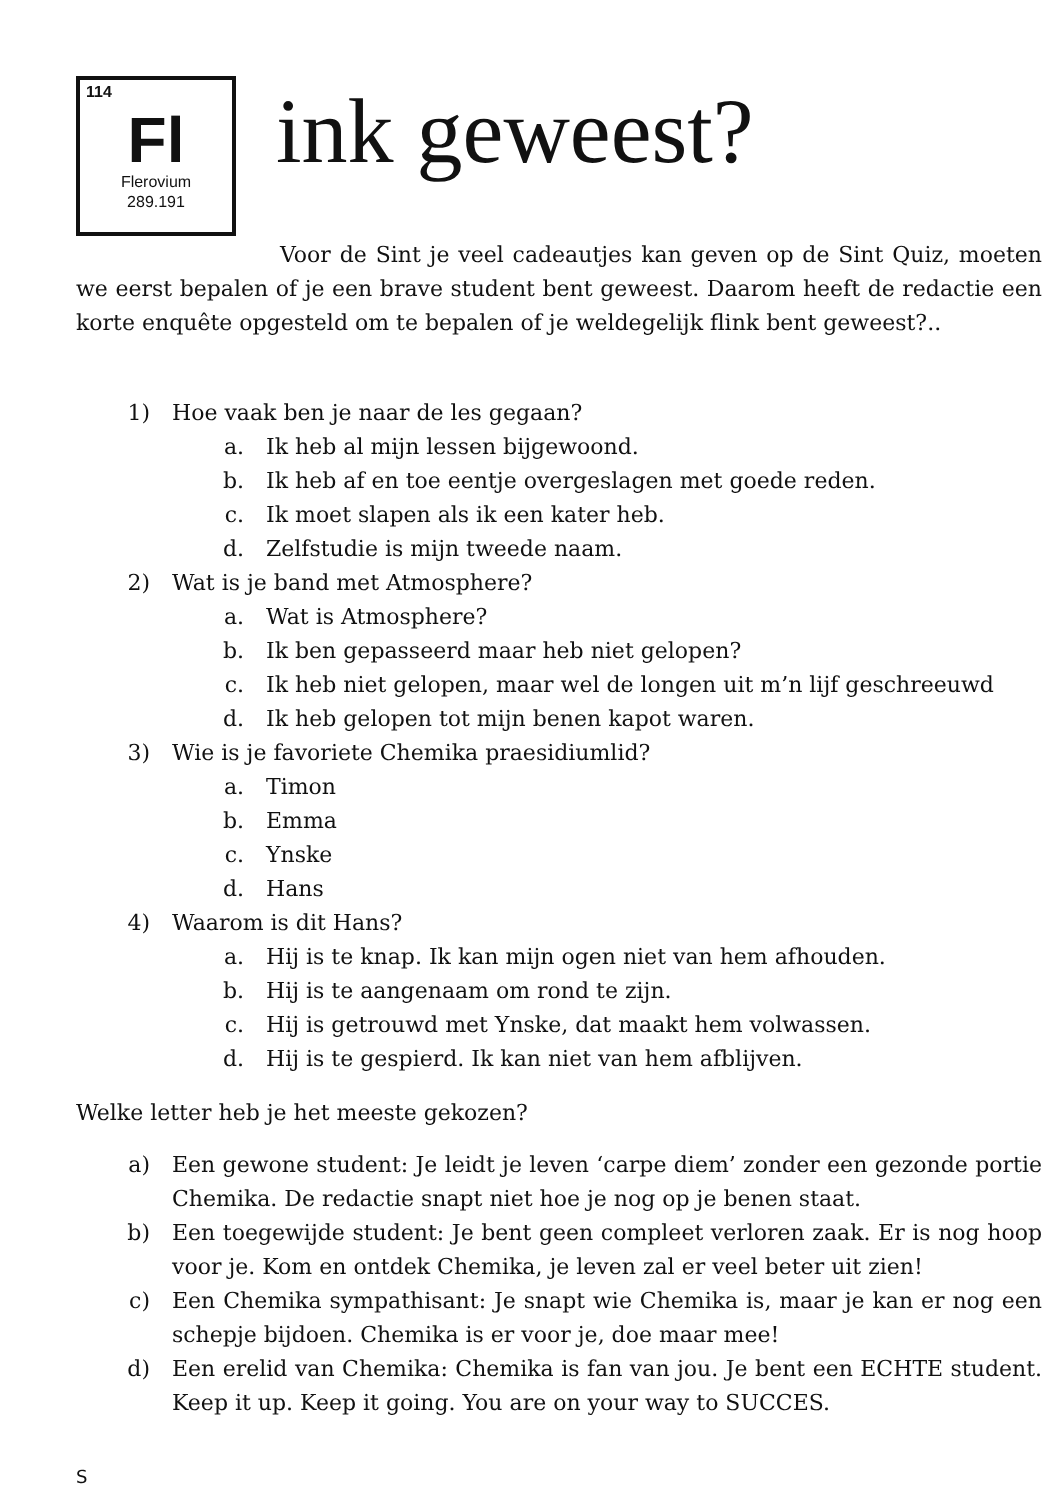114
Fl
Flerovium
289.191
ink geweest?
Voor de Sint je veel cadeautjes kan geven op de Sint Quiz, moeten we eerst bepalen of je een brave student bent geweest. Daarom heeft de redactie een korte enquête opgesteld om te bepalen of je weldegelijk flink bent geweest?..
1) Hoe vaak ben je naar de les gegaan?
a. Ik heb al mijn lessen bijgewoond.
b. Ik heb af en toe eentje overgeslagen met goede reden.
c. Ik moet slapen als ik een kater heb.
d. Zelfstudie is mijn tweede naam.
2) Wat is je band met Atmosphere?
a. Wat is Atmosphere?
b. Ik ben gepasseerd maar heb niet gelopen?
c. Ik heb niet gelopen, maar wel de longen uit m’n lijf geschreeuwd
d. Ik heb gelopen tot mijn benen kapot waren.
3) Wie is je favoriete Chemika praesidiumlid?
a. Timon
b. Emma
c. Ynske
d. Hans
4) Waarom is dit Hans?
a. Hij is te knap. Ik kan mijn ogen niet van hem afhouden.
b. Hij is te aangenaam om rond te zijn.
c. Hij is getrouwd met Ynske, dat maakt hem volwassen.
d. Hij is te gespierd. Ik kan niet van hem afblijven.
Welke letter heb je het meeste gekozen?
a) Een gewone student: Je leidt je leven ‘carpe diem’ zonder een gezonde portie Chemika. De redactie snapt niet hoe je nog op je benen staat.
b) Een toegewijde student: Je bent geen compleet verloren zaak. Er is nog hoop voor je. Kom en ontdek Chemika, je leven zal er veel beter uit zien!
c) Een Chemika sympathisant: Je snapt wie Chemika is, maar je kan er nog een schepje bijdoen. Chemika is er voor je, doe maar mee!
d) Een erelid van Chemika: Chemika is fan van jou. Je bent een ECHTE student. Keep it up. Keep it going. You are on your way to SUCCES.
S